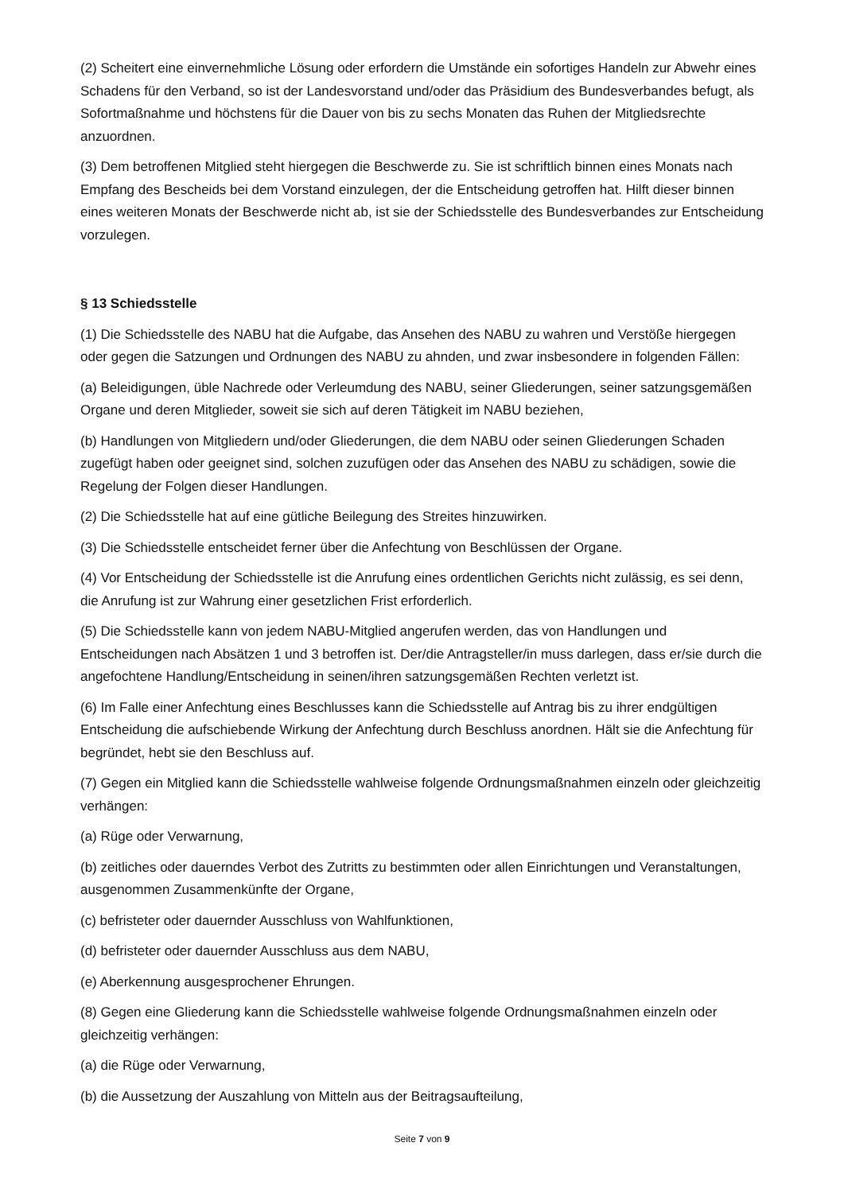(2) Scheitert eine einvernehmliche Lösung oder erfordern die Umstände ein sofortiges Handeln zur Abwehr eines Schadens für den Verband, so ist der Landesvorstand und/oder das Präsidium des Bundesverbandes befugt, als Sofortmaßnahme und höchstens für die Dauer von bis zu sechs Monaten das Ruhen der Mitgliedsrechte anzuordnen.
(3) Dem betroffenen Mitglied steht hiergegen die Beschwerde zu. Sie ist schriftlich binnen eines Monats nach Empfang des Bescheids bei dem Vorstand einzulegen, der die Entscheidung getroffen hat. Hilft dieser binnen eines weiteren Monats der Beschwerde nicht ab, ist sie der Schiedsstelle des Bundesverbandes zur Entscheidung vorzulegen.
§ 13 Schiedsstelle
(1) Die Schiedsstelle des NABU hat die Aufgabe, das Ansehen des NABU zu wahren und Verstöße hiergegen oder gegen die Satzungen und Ordnungen des NABU zu ahnden, und zwar insbesondere in folgenden Fällen:
(a) Beleidigungen, üble Nachrede oder Verleumdung des NABU, seiner Gliederungen, seiner satzungsgemäßen Organe und deren Mitglieder, soweit sie sich auf deren Tätigkeit im NABU beziehen,
(b) Handlungen von Mitgliedern und/oder Gliederungen, die dem NABU oder seinen Gliederungen Schaden zugefügt haben oder geeignet sind, solchen zuzufügen oder das Ansehen des NABU zu schädigen, sowie die Regelung der Folgen dieser Handlungen.
(2) Die Schiedsstelle hat auf eine gütliche Beilegung des Streites hinzuwirken.
(3) Die Schiedsstelle entscheidet ferner über die Anfechtung von Beschlüssen der Organe.
(4) Vor Entscheidung der Schiedsstelle ist die Anrufung eines ordentlichen Gerichts nicht zulässig, es sei denn, die Anrufung ist zur Wahrung einer gesetzlichen Frist erforderlich.
(5) Die Schiedsstelle kann von jedem NABU-Mitglied angerufen werden, das von Handlungen und Entscheidungen nach Absätzen 1 und 3 betroffen ist. Der/die Antragsteller/in muss darlegen, dass er/sie durch die angefochtene Handlung/Entscheidung in seinen/ihren satzungsgemäßen Rechten verletzt ist.
(6) Im Falle einer Anfechtung eines Beschlusses kann die Schiedsstelle auf Antrag bis zu ihrer endgültigen Entscheidung die aufschiebende Wirkung der Anfechtung durch Beschluss anordnen. Hält sie die Anfechtung für begründet, hebt sie den Beschluss auf.
(7) Gegen ein Mitglied kann die Schiedsstelle wahlweise folgende Ordnungsmaßnahmen einzeln oder gleichzeitig verhängen:
(a) Rüge oder Verwarnung,
(b) zeitliches oder dauerndes Verbot des Zutritts zu bestimmten oder allen Einrichtungen und Veranstaltungen, ausgenommen Zusammenkünfte der Organe,
(c) befristeter oder dauernder Ausschluss von Wahlfunktionen,
(d) befristeter oder dauernder Ausschluss aus dem NABU,
(e) Aberkennung ausgesprochener Ehrungen.
(8) Gegen eine Gliederung kann die Schiedsstelle wahlweise folgende Ordnungsmaßnahmen einzeln oder gleichzeitig verhängen:
(a) die Rüge oder Verwarnung,
(b) die Aussetzung der Auszahlung von Mitteln aus der Beitragsaufteilung,
Seite 7 von 9